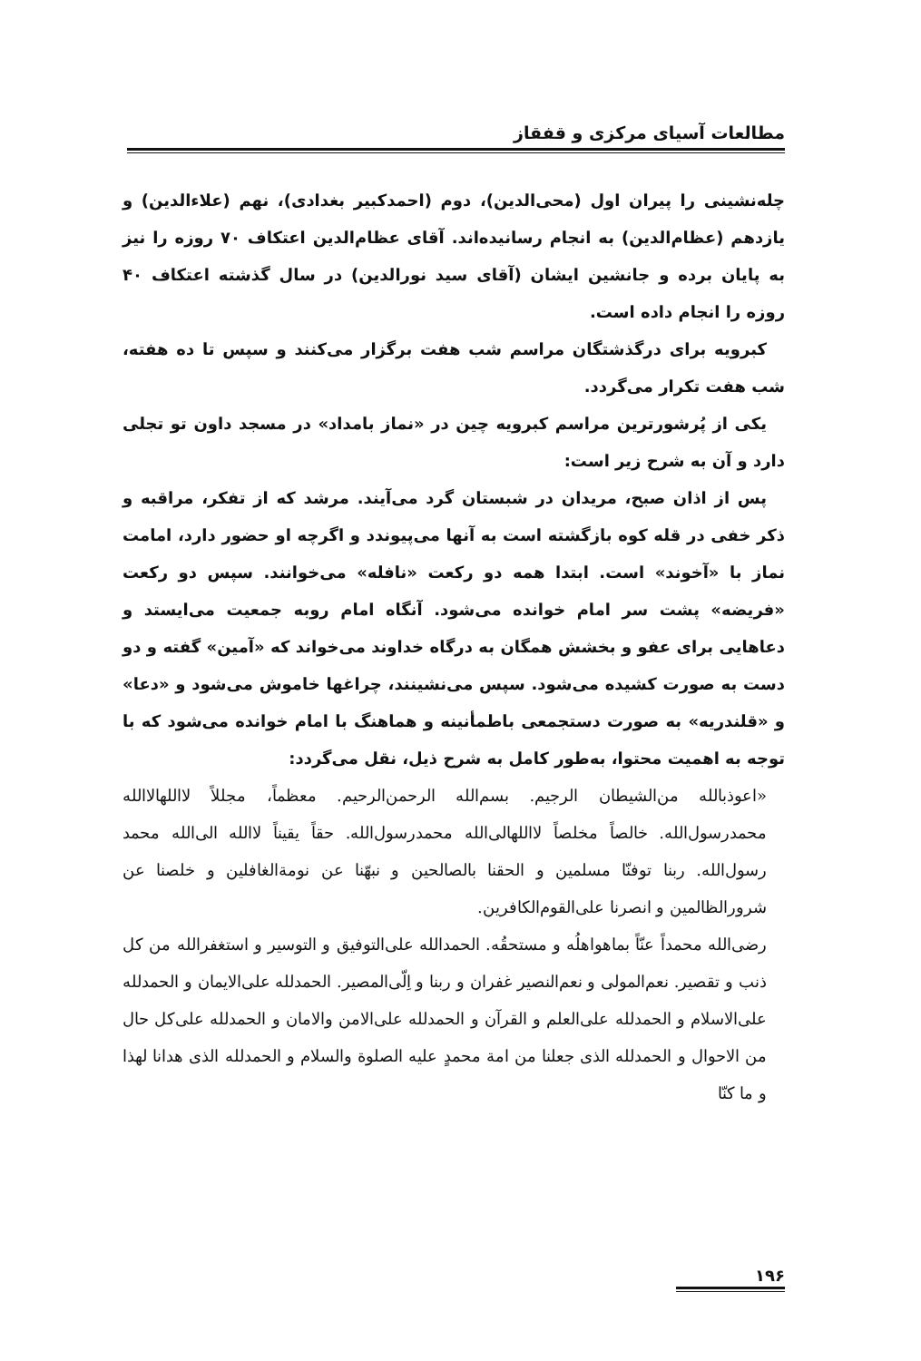مطالعات آسیای مرکزی و قفقاز
چله‌نشینی را پیران اول (محی‌الدین)، دوم (احمدکبیر بغدادی)، نهم (علاءالدین) و یازدهم (عظام‌الدین) به انجام رسانیده‌اند. آقای عظام‌الدین اعتکاف ۷۰ روزه را نیز به پایان برده و جانشین ایشان (آقای سید نورالدین) در سال گذشته اعتکاف ۴۰ روزه را انجام داده است.
کبرویه برای درگذشتگان مراسم شب هفت برگزار می‌کنند و سپس تا ده هفته، شب هفت تکرار می‌گردد.
یکی از پُرشورترین مراسم کبرویه چین در «نماز بامداد» در مسجد داون تو تجلی دارد و آن به شرح زیر است:
پس از اذان صبح، مریدان در شبستان گرد می‌آیند. مرشد که از تفکر، مراقبه و ذکر خفی در قله کوه بازگشته است به آنها می‌پیوندد و اگرچه او حضور دارد، امامت نماز با «آخوند» است. ابتدا همه دو رکعت «نافله» می‌خوانند. سپس دو رکعت «فریضه» پشت سر امام خوانده می‌شود. آنگاه امام روبه جمعیت می‌ایستد و دعاهایی برای عفو و بخشش همگان به درگاه خداوند می‌خواند که «آمین» گفته و دو دست به صورت کشیده می‌شود. سپس می‌نشینند، چراغها خاموش می‌شود و «دعا» و «قلندریه» به صورت دستجمعی باطمأنینه و هماهنگ با امام خوانده می‌شود که با توجه به اهمیت محتوا، به‌طور کامل به شرح ذیل، نقل می‌گردد:
«اعوذبالله من‌الشیطان الرجیم. بسم‌الله الرحمن‌الرحیم. معظماً، مجللاً لااللهالاالله محمدرسول‌الله. خالصاً مخلصاً لااللهالی‌الله محمدرسول‌الله. حقاً یقیناً لاالله الی‌الله محمد رسول‌الله. ربنا توفنّا مسلمین و الحقنا بالصالحین و نبهّنا عن نومة‌الغافلین و خلصنا عن شرورالظالمین و انصرنا علی‌القوم‌الکافرین.
رضی‌الله محمداً عنّاً بماهواهلُه و مستحقُه. الحمدالله علی‌التوفیق و التوسیر و استغفرالله من کل ذنب و تقصیر. نعم‌المولی و نعم‌النصیر غفران و ربنا و اِلّی‌المصیر. الحمدلله علی‌الایمان و الحمدلله علی‌الاسلام و الحمدلله علی‌العلم و القرآن و الحمدلله علی‌الامن والامان و الحمدلله علی‌کل حال من الاحوال و الحمدلله الذی جعلنا من امة محمدٍ علیه الصلوة والسلام و الحمدلله الذی هدانا لهذا و ما کنّا
۱۹۶